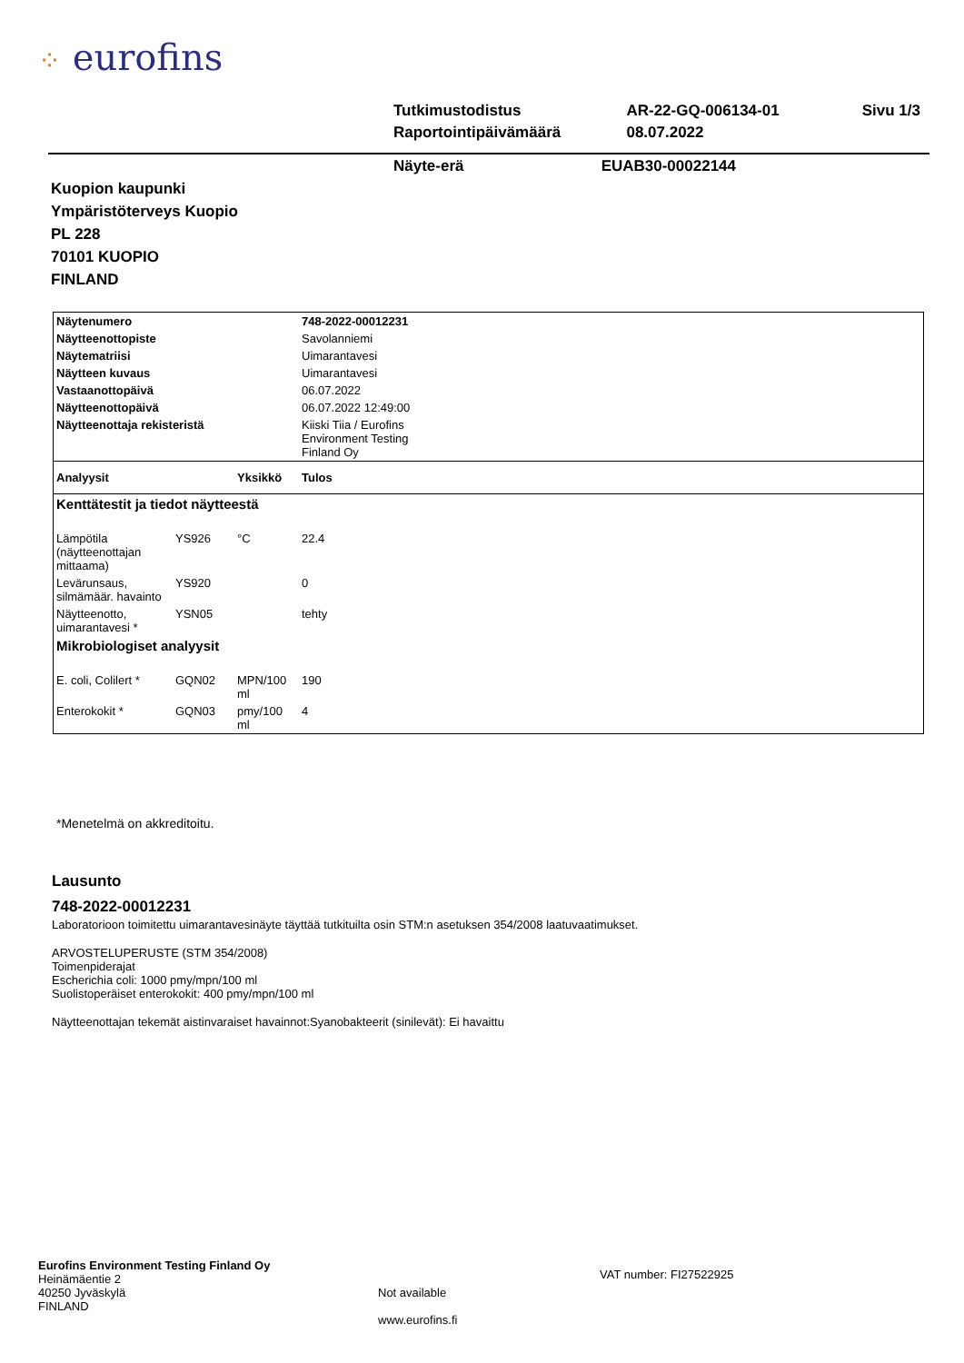⁘ eurofins
| Tutkimustodistus | AR-22-GQ-006134-01 | Sivu 1/3 |
| Raportointipäivämäärä | 08.07.2022 | |
Näyte-erä EUAB30-00022144
Kuopion kaupunki
Ympäristöterveys Kuopio
PL 228
70101 KUOPIO
FINLAND
| Näytenumero | | | 748-2022-00012231 |
| Näytteenottopiste | | | Savolanniemi |
| Näytematriisi | | | Uimarantavesi |
| Näytteen kuvaus | | | Uimarantavesi |
| Vastaanottopäivä | | | 06.07.2022 |
| Näytteenottopäivä | | | 06.07.2022 12:49:00 |
| Näytteenottaja rekisteristä | | | Kiiski Tiia / Eurofins Environment Testing Finland Oy |
| Analyysit | | Yksikkö | Tulos |
| Kenttätestit ja tiedot näytteestä | | | |
| Lämpötila (näytteenottajan mittaama) | YS926 | °C | 22.4 |
| Levärunsaus, silmämäär. havainto | YS920 | | 0 |
| Näytteenotto, uimarantavesi * | YSN05 | | tehty |
| Mikrobiologiset analyysit | | | |
| E. coli, Colilert * | GQN02 | MPN/100 ml | 190 |
| Enterokokit * | GQN03 | pmy/100 ml | 4 |
*Menetelmä on akkreditoitu.
Lausunto
748-2022-00012231
Laboratorioon toimitettu uimarantavesinäyte täyttää tutkituilta osin STM:n asetuksen 354/2008 laatuvaatimukset.
ARVOSTELUPERUSTE (STM 354/2008)
Toimenpiderajat
Escherichia coli: 1000 pmy/mpn/100 ml
Suolistoperäiset enterokokit: 400 pmy/mpn/100 ml
Näytteenottajan tekemät aistinvaraiset havainnot:Syanobakteerit (sinilevät): Ei havaittu
Eurofins Environment Testing Finland Oy
Heinämäentie 2
40250 Jyväskylä
FINLAND
Not available
www.eurofins.fi
VAT number: FI27522925